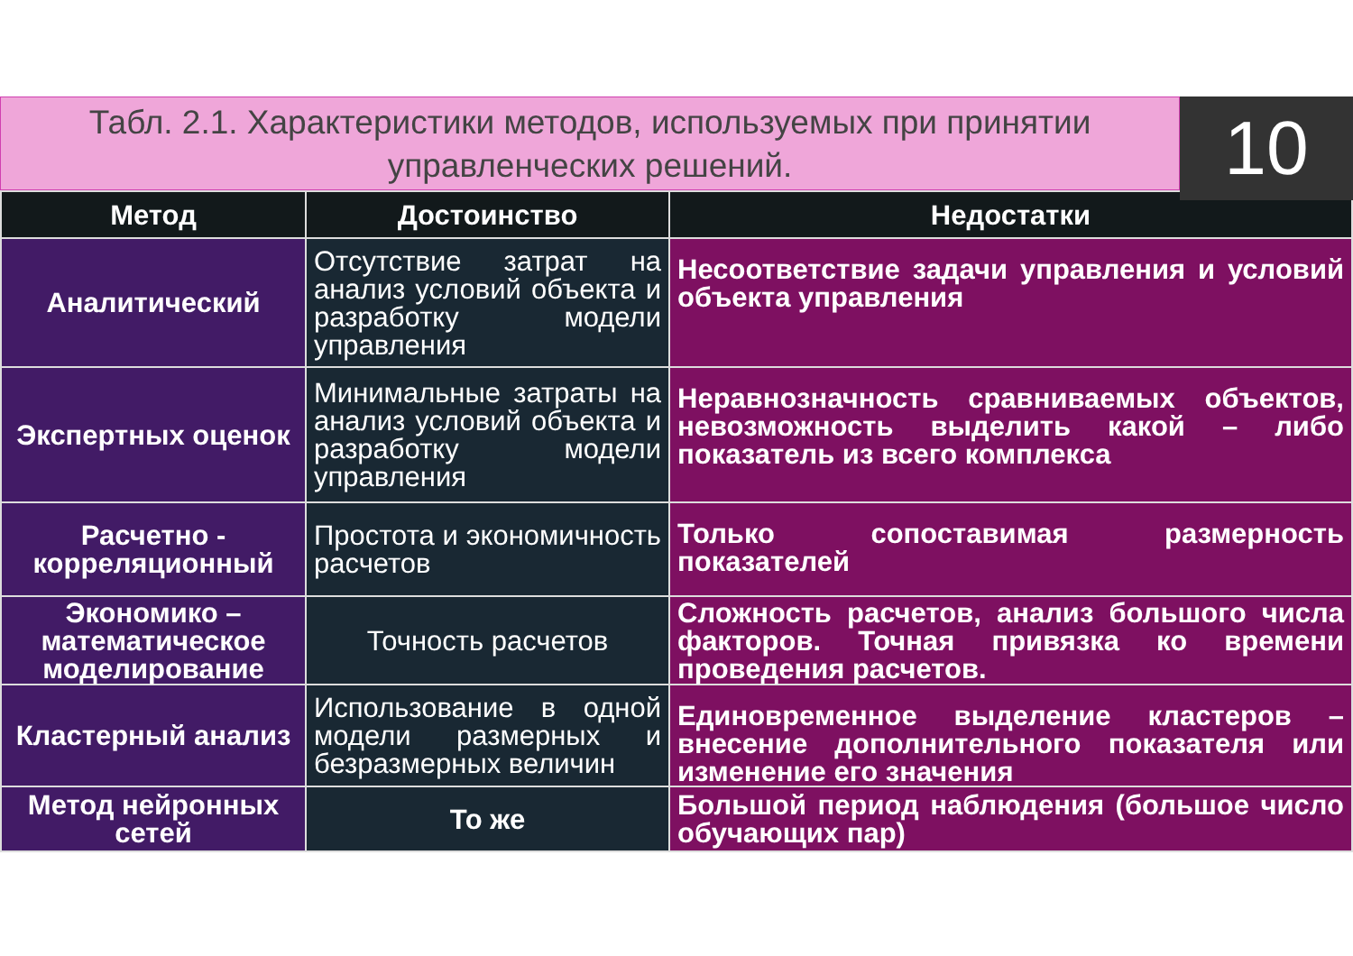Табл. 2.1. Характеристики методов, используемых при принятии
управленческих решений.
10
| Метод | Достоинство | Недостатки |
| --- | --- | --- |
| Аналитический | Отсутствие затрат на анализ условий объекта и разработку модели управления | Несоответствие задачи управления и условий объекта управления |
| Экспертных оценок | Минимальные затраты на анализ условий объекта и разработку модели управления | Неравнозначность сравниваемых объектов, невозможность выделить какой – либо показатель из всего комплекса |
| Расчетно - корреляционный | Простота и экономичность расчетов | Только сопоставимая размерность показателей |
| Экономико – математическое моделирование | Точность расчетов | Сложность расчетов, анализ большого числа факторов. Точная привязка ко времени проведения расчетов. |
| Кластерный анализ | Использование в одной модели размерных и безразмерных величин | Единовременное выделение кластеров – внесение дополнительного показателя или изменение его значения |
| Метод нейронных сетей | То же | Большой период наблюдения (большое число обучающих пар) |